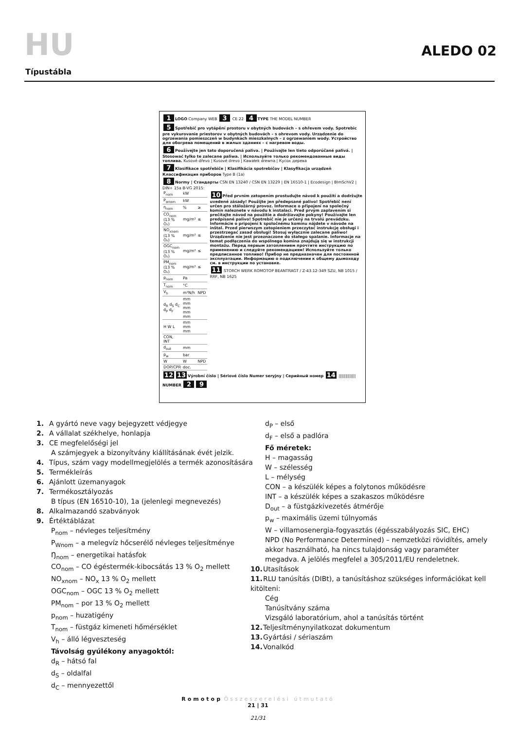HU ALEDO 02
Típustábla
1 LOGO Company WEB 3 CE 22 4 TYPE THE MODEL NUMBER
5 Spotřebič pro vytápění prostoru v obytných budovách – s ohřevem vody. Spotrebic pre vykurovanie priestorov v obytných budovách – s ohrevom vody. Urządzenie do ogrzewania pomieszczeń w budynkach mieszkalnych – z ogrzewaniem wody. Устройство для обогрева помещений в жилых зданиях – с нагревом воды.
6 Používejte jen tato doporučená paliva. | Používajte len tieto odporúčané palivá. | Stosować tylko te zalecane paliwa. | Используйте только рекомендованные виды топлива. Kusové dřevo | Kusové drevo | Kawałek drewna | Кусок дерева
7 Klasifikace spotřebiče | Klasifikácia spotrebičov | Klasyfikacja urządzeń Классификация приборов Type B (1a)
8 Normy | Стандарты CSN EN 13240 / CSN EN 13229 | EN 16510-1 | Ecodesign | BImSchV2 | DIN+ 15a B-VG 2015:
| P<sub>nom</sub> | kW | |
| P<sub>wnom</sub> | kW | |
| η<sub>nom</sub> | % | ≥ |
| CO<sub>nom</sub> (13 % O₂) | mg/m³ | ≤ |
| NO<sub>xnom</sub> (13 % O₂) | mg/m³ | ≤ |
| OGC<sub>nom</sub> (13 % O₂) | mg/m³ | ≤ |
| PM<sub>nom</sub> (13 % O₂) | mg/m³ | ≤ |
| p<sub>nom</sub> | Pa | |
| T<sub>nom</sub> | °C | |
| V<sub>h</sub> | m³N/h | NPD |
| d<sub>R</sub> d<sub>S</sub> d<sub>C</sub> d<sub>P</sub> d<sub>F</sub> | mm mm mm mm mm | |
| H W L | mm mm mm | |
| CON, INT | | |
| d<sub>out</sub> | mm | |
| p<sub>w</sub> | bar | |
| W | W | NPD |
| DOP/CPR | doc. | |
10 Před prvním zatopením prostudujte návod k použití a dodržujte uvedené zásady! Použijte jen předepsané palivo! Spotřebič není určen pro stáložárný provoz. Informace o připojení na společný komín naleznete v návodu k instalaci. Pred prvým zaplavením si prečítajte návod na použitie a dodržiavajte pokyny! Používajte len predpísané palivo! Spotrebič nie je určený na trvalú prevádzku. Informácie o pripojení k spoločnému komínu nájdete v návode na inštal. Przed pierwszym zatopieniem przeczytać instrukcję obsługi i przestrzegać zasad obsługi! Stosuj wyłącznie zalecane paliwo! Urządzenie nie jest przeznaczone do stałego spalanie. Informacje na temat podłączenia do wspólnego komina znajdują się w instrukcji montażu. Перед первым затоплением прочтите инструкцию по применению и следуйте рекомендациям! Используйте только предписанное топливо! Прибор не предназначен для постоянной эксплуатации. Информацию о подключении к общему дымоходу см. в инструкции по установке.
11 STORCH WERK ROMOTOP BEANTRAGT / Z-43.12-349 SZU, NB 1015 / RRF, NB 1625
12 13 Výrobní číslo | Sériové číslo Numer seryjny | Серийный номер 14 ||||||||||||| NUMBER 2 9
1. A gyártó neve vagy bejegyzett védjegye
2. A vállalat székhelye, honlapja
3. CE megfelelőségi jel
A számjegyek a bizonyítvány kiállításának évét jelzik.
4. Típus, szám vagy modellmegjelölés a termék azonosítására
5. Termékleírás
6. Ajánlott üzemanyagok
7. Termékosztályozás
B típus (EN 16510-10), 1a (jelenlegi megnevezés)
8. Alkalmazandó szabványok
9. Értéktáblázat
P<sub>nom</sub> – névleges teljesítmény
P<sub>Wnom</sub> – a melegvíz hőcserélő névleges teljesítménye
Ŋ<sub>nom</sub> – energetikai hatásfok
CO<sub>nom</sub> – CO égéstermék-kibocsátás 13 % O<sub>2</sub> mellett
NO<sub>xnom</sub> – NO<sub>x</sub> 13 % O<sub>2</sub> mellett
OGC<sub>nom</sub> – OGC 13 % O<sub>2</sub> mellett
PM<sub>nom</sub> – por 13 % O<sub>2</sub> mellett
p<sub>nom</sub> – huzatigény
T<sub>nom</sub> – füstgáz kimeneti hőmérséklet
V<sub>h</sub> – álló légveszteség
Távolság gyúlékony anyagoktól:
d<sub>R</sub> – hátsó fal
d<sub>S</sub> – oldalfal
d<sub>C</sub> – mennyezettől
d<sub>P</sub> – első
d<sub>F</sub> – első a padlóra
Fő méretek:
H – magasság
W – szélesség
L – mélység
CON – a készülék képes a folytonos működésre
INT – a készülék képes a szakaszos működésre
D<sub>out</sub> – a füstgázkivezetés átmérője
p<sub>w</sub> – maximális üzemi túlnyomás
W – villamosenergia-fogyasztás (égésszabályozás SIC, EHC)
NPD (No Performance Determined) – nemzetközi rövidítés, amely akkor használható, ha nincs tulajdonság vagy paraméter megadva. A jelölés megfelel a 305/2011/EU rendeletnek.
10. Utasítások
11. RLU tanúsítás (DIBt), a tanúsításhoz szükséges információkat kell kitölteni:
Cég
Tanúsítvány száma
Vizsgáló laboratórium, ahol a tanúsítás történt
12. Teljesítménynyilatkozat dokumentum
13. Gyártási / sériaszám
14. Vonalkód
Romotop Összeszerelési útmutató
21 | 31
21/31